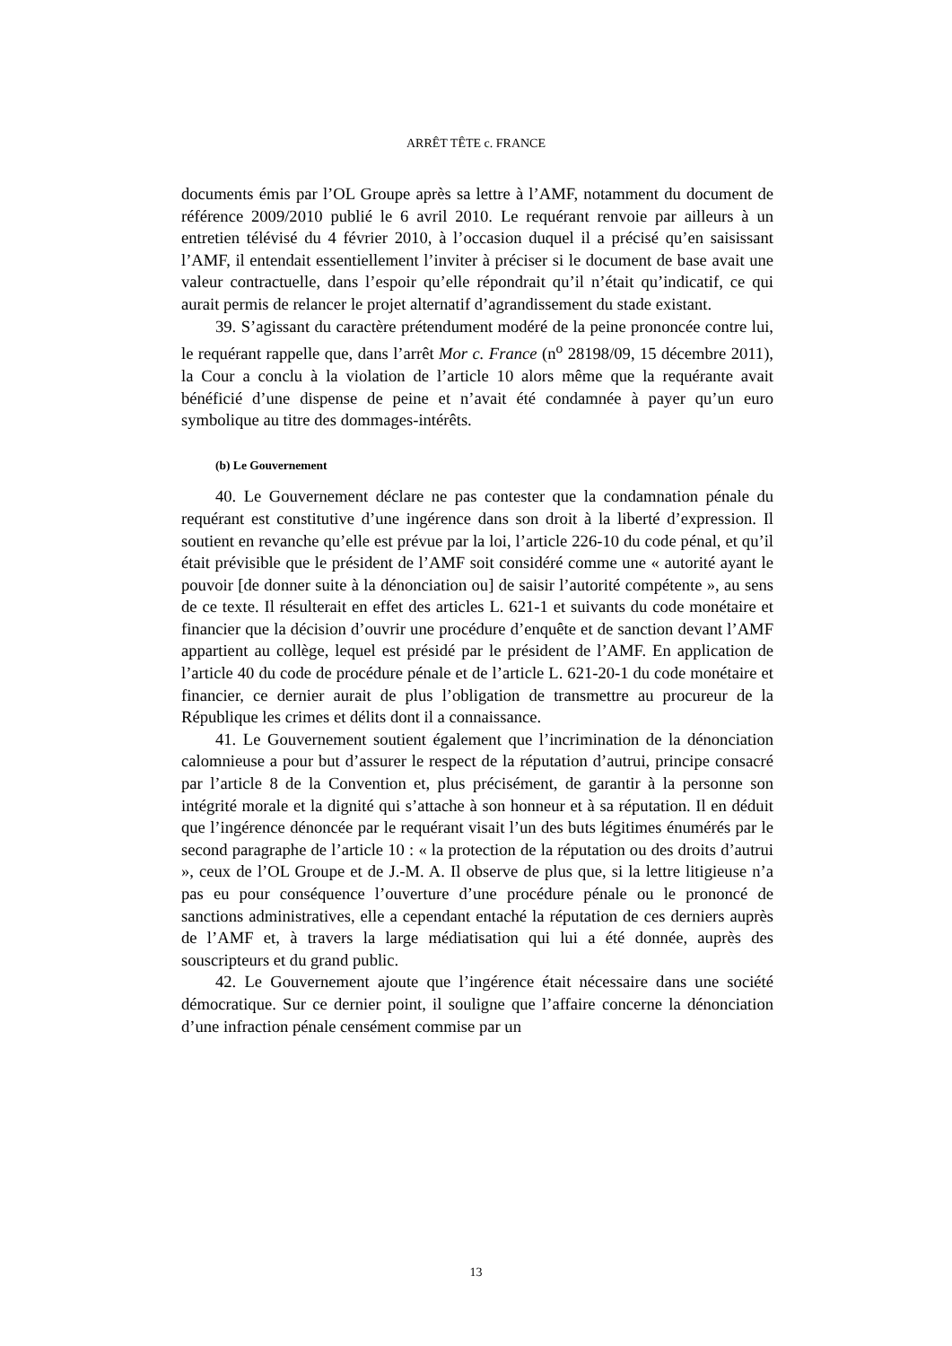ARRÊT TÊTE c. FRANCE
documents émis par l’OL Groupe après sa lettre à l’AMF, notamment du document de référence 2009/2010 publié le 6 avril 2010. Le requérant renvoie par ailleurs à un entretien télévisé du 4 février 2010, à l’occasion duquel il a précisé qu’en saisissant l’AMF, il entendait essentiellement l’inviter à préciser si le document de base avait une valeur contractuelle, dans l’espoir qu’elle répondrait qu’il n’était qu’indicatif, ce qui aurait permis de relancer le projet alternatif d’agrandissement du stade existant.
39. S’agissant du caractère prétendument modéré de la peine prononcée contre lui, le requérant rappelle que, dans l’arrêt Mor c. France (n<sup>o</sup> 28198/09, 15 décembre 2011), la Cour a conclu à la violation de l’article 10 alors même que la requérante avait bénéficié d’une dispense de peine et n’avait été condamnée à payer qu’un euro symbolique au titre des dommages-intérêts.
(b) Le Gouvernement
40. Le Gouvernement déclare ne pas contester que la condamnation pénale du requérant est constitutive d’une ingérence dans son droit à la liberté d’expression. Il soutient en revanche qu’elle est prévue par la loi, l’article 226-10 du code pénal, et qu’il était prévisible que le président de l’AMF soit considéré comme une « autorité ayant le pouvoir [de donner suite à la dénonciation ou] de saisir l’autorité compétente », au sens de ce texte. Il résulterait en effet des articles L. 621-1 et suivants du code monétaire et financier que la décision d’ouvrir une procédure d’enquête et de sanction devant l’AMF appartient au collège, lequel est présidé par le président de l’AMF. En application de l’article 40 du code de procédure pénale et de l’article L. 621-20-1 du code monétaire et financier, ce dernier aurait de plus l’obligation de transmettre au procureur de la République les crimes et délits dont il a connaissance.
41. Le Gouvernement soutient également que l’incrimination de la dénonciation calomnieuse a pour but d’assurer le respect de la réputation d’autrui, principe consacré par l’article 8 de la Convention et, plus précisément, de garantir à la personne son intégrité morale et la dignité qui s’attache à son honneur et à sa réputation. Il en déduit que l’ingérence dénoncée par le requérant visait l’un des buts légitimes énumérés par le second paragraphe de l’article 10 : « la protection de la réputation ou des droits d’autrui », ceux de l’OL Groupe et de J.-M. A. Il observe de plus que, si la lettre litigieuse n’a pas eu pour conséquence l’ouverture d’une procédure pénale ou le prononcé de sanctions administratives, elle a cependant entaché la réputation de ces derniers auprès de l’AMF et, à travers la large médiatisation qui lui a été donnée, auprès des souscripteurs et du grand public.
42. Le Gouvernement ajoute que l’ingérence était nécessaire dans une société démocratique. Sur ce dernier point, il souligne que l’affaire concerne la dénonciation d’une infraction pénale censément commise par un
13